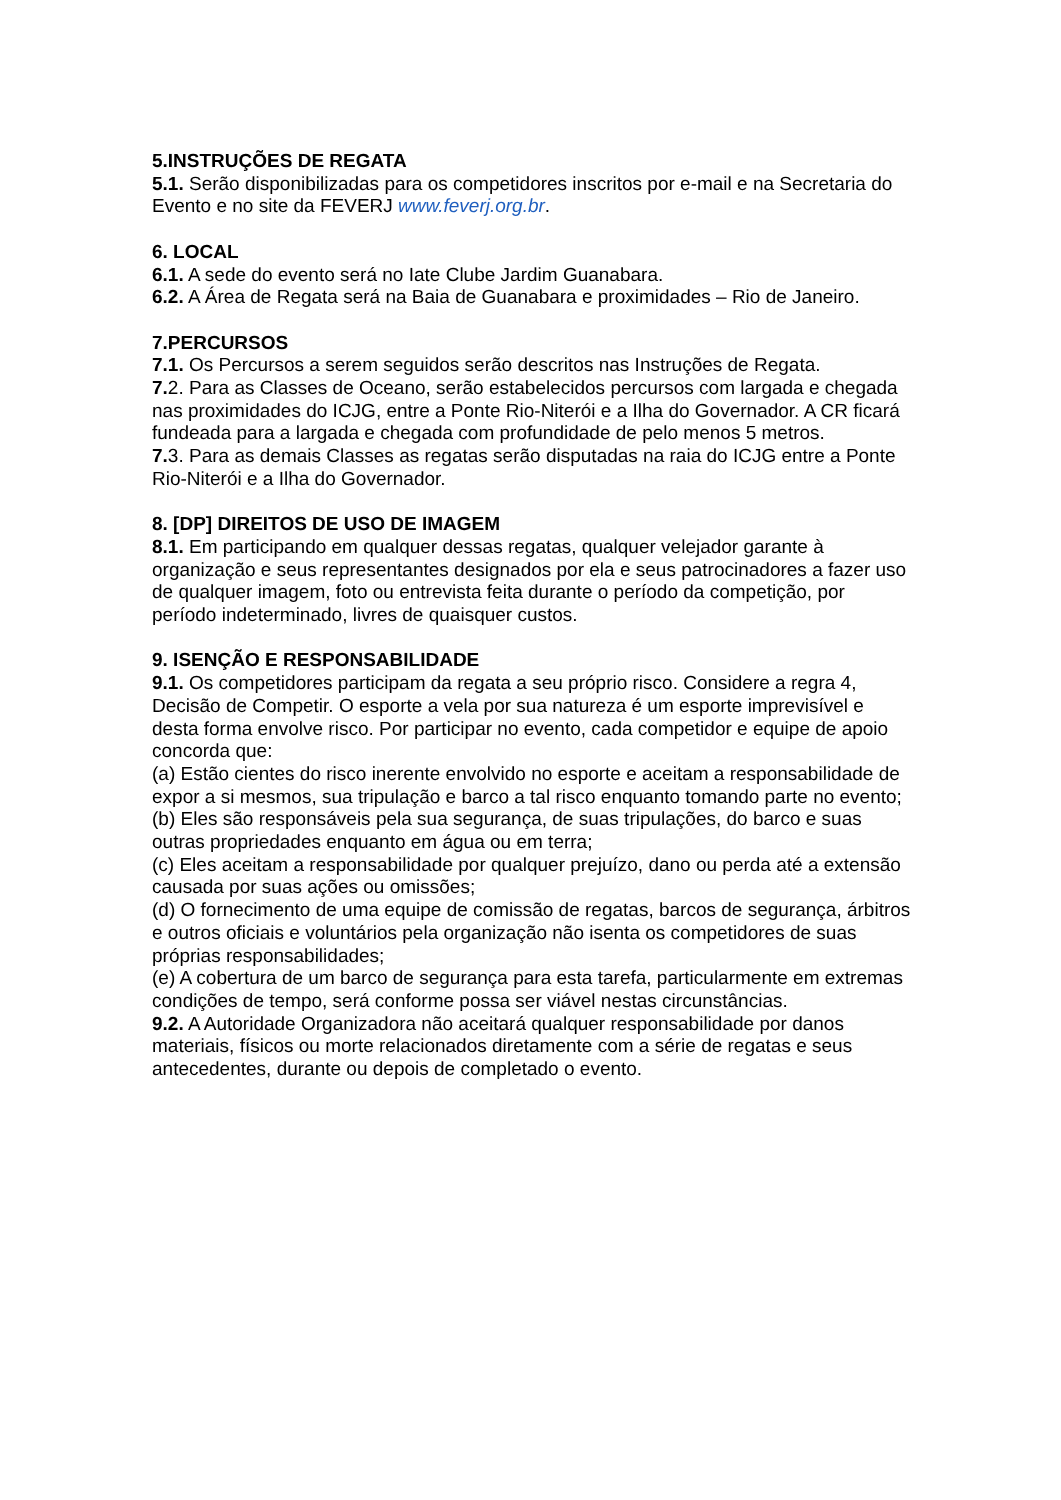5.INSTRUÇÕES DE REGATA
5.1. Serão disponibilizadas para os competidores inscritos por e-mail e na Secretaria do Evento e no site da FEVERJ www.feverj.org.br.
6. LOCAL
6.1. A sede do evento será no Iate Clube Jardim Guanabara.
6.2. A Área de Regata será na Baia de Guanabara e proximidades – Rio de Janeiro.
7.PERCURSOS
7.1. Os Percursos a serem seguidos serão descritos nas Instruções de Regata.
7. 2. Para as Classes de Oceano, serão estabelecidos percursos com largada e chegada nas proximidades do ICJG, entre a Ponte Rio-Niterói e a Ilha do Governador. A CR ficará fundeada para a largada e chegada com profundidade de pelo menos 5 metros.
7. 3. Para as demais Classes as regatas serão disputadas na raia do ICJG entre a Ponte Rio-Niterói e a Ilha do Governador.
8. [DP] DIREITOS DE USO DE IMAGEM
8.1. Em participando em qualquer dessas regatas, qualquer velejador garante à organização e seus representantes designados por ela e seus patrocinadores a fazer uso de qualquer imagem, foto ou entrevista feita durante o período da competição, por período indeterminado, livres de quaisquer custos.
9. ISENÇÃO E RESPONSABILIDADE
9.1. Os competidores participam da regata a seu próprio risco. Considere a regra 4, Decisão de Competir. O esporte a vela por sua natureza é um esporte imprevisível e desta forma envolve risco. Por participar no evento, cada competidor e equipe de apoio concorda que:
(a) Estão cientes do risco inerente envolvido no esporte e aceitam a responsabilidade de expor a si mesmos, sua tripulação e barco a tal risco enquanto tomando parte no evento;
(b) Eles são responsáveis pela sua segurança, de suas tripulações, do barco e suas outras propriedades enquanto em água ou em terra;
(c) Eles aceitam a responsabilidade por qualquer prejuízo, dano ou perda até a extensão causada por suas ações ou omissões;
(d) O fornecimento de uma equipe de comissão de regatas, barcos de segurança, árbitros e outros oficiais e voluntários pela organização não isenta os competidores de suas próprias responsabilidades;
(e) A cobertura de um barco de segurança para esta tarefa, particularmente em extremas condições de tempo, será conforme possa ser viável nestas circunstâncias.
9.2. A Autoridade Organizadora não aceitará qualquer responsabilidade por danos materiais, físicos ou morte relacionados diretamente com a série de regatas e seus antecedentes, durante ou depois de completado o evento.